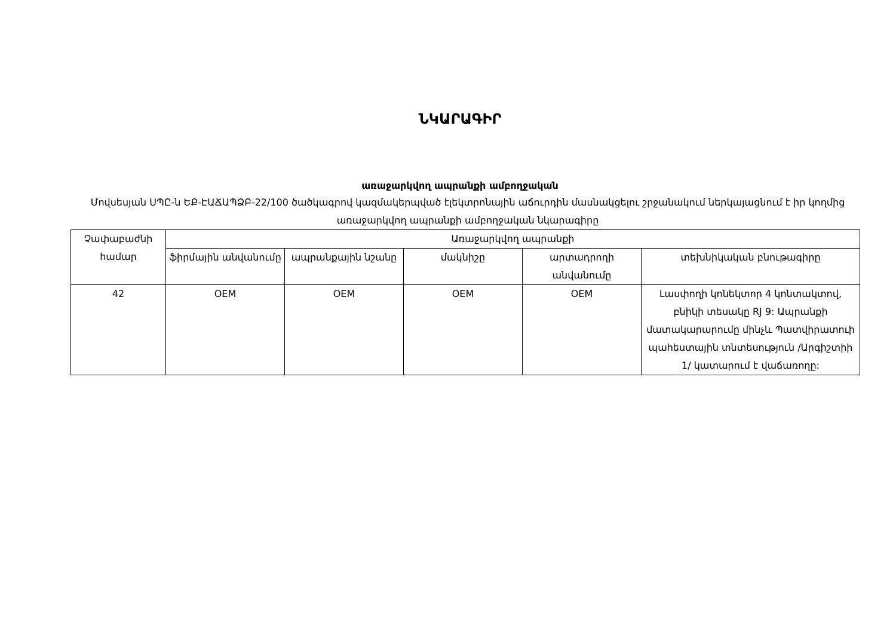ՆԿԱՐԱԳԻՐ
առաջարկվող ապրանքի ամբողջական
Մովսեսյան ՍՊԸ-ն ԵՔ-ԷԱՃԱՊՁԲ-22/100 ծածկագրով կազմակերպված էլեկտրոնային աճուրդին մասնակցելու շրջանակում ներկայացնում է իր կողմից առաջարկվող ապրանքի ամբողջական նկարագիրը
| Չափաբաժնի համար | Առաջարկվող ապրանքի | | | | |
| --- | --- | --- | --- | --- | --- |
| | ֆիրմային անվանումը | ապրանքային նշանը | մակնիշը | արտադրողի անվանումը | տեխնիկական բնութագիրը |
| 42 | OEM | OEM | OEM | OEM | Լասփողի կոնեկտոր 4 կոնտակտով, բնիկի տեսակը RJ 9: Ապրանքի մատակարարումը մինչև Պատվիրատուի պահեստային տնտեսություն /Արգիշտիի 1/ կատարում է վաճառողը: |